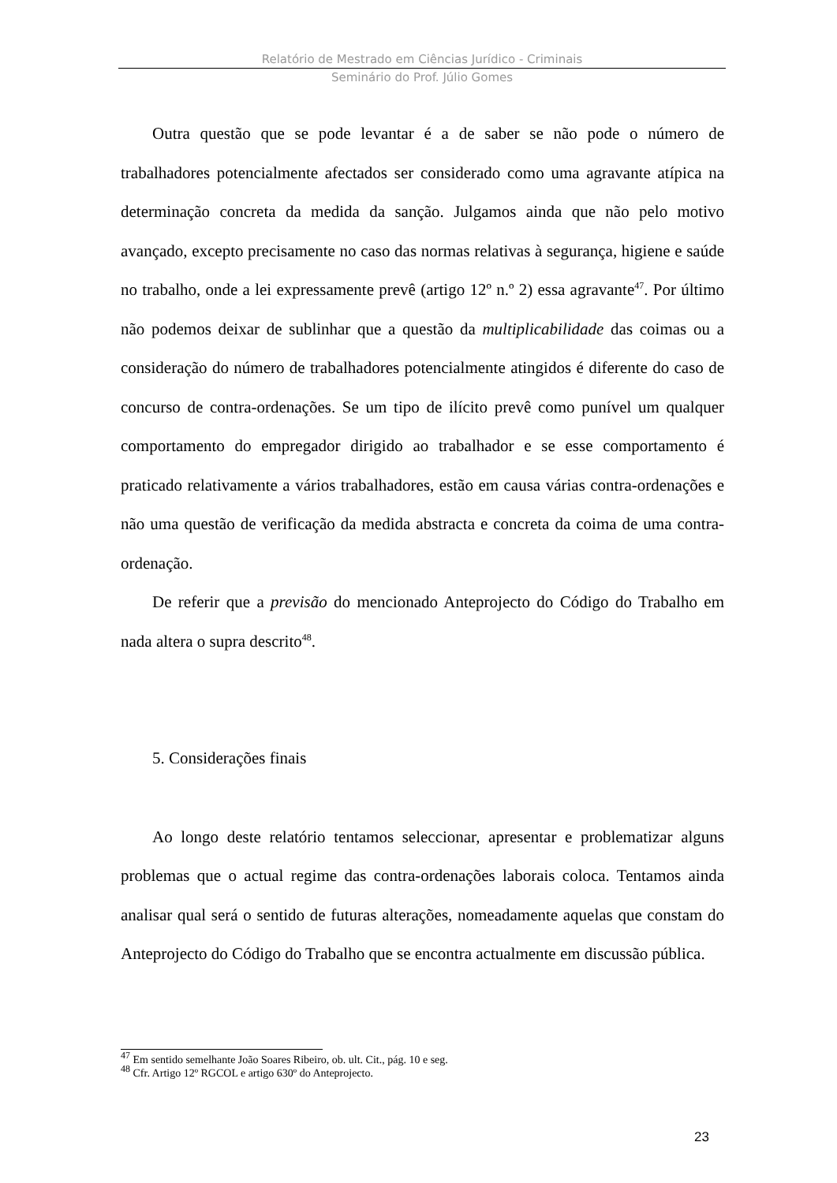Relatório de Mestrado em Ciências Jurídico - Criminais
Seminário do Prof. Júlio Gomes
Outra questão que se pode levantar é a de saber se não pode o número de trabalhadores potencialmente afectados ser considerado como uma agravante atípica na determinação concreta da medida da sanção. Julgamos ainda que não pelo motivo avançado, excepto precisamente no caso das normas relativas à segurança, higiene e saúde no trabalho, onde a lei expressamente prevê (artigo 12º n.º 2) essa agravante<sup>47</sup>. Por último não podemos deixar de sublinhar que a questão da multiplicabilidade das coimas ou a consideração do número de trabalhadores potencialmente atingidos é diferente do caso de concurso de contra-ordenações. Se um tipo de ilícito prevê como punível um qualquer comportamento do empregador dirigido ao trabalhador e se esse comportamento é praticado relativamente a vários trabalhadores, estão em causa várias contra-ordenações e não uma questão de verificação da medida abstracta e concreta da coima de uma contra-ordenação.
De referir que a previsão do mencionado Anteprojecto do Código do Trabalho em nada altera o supra descrito<sup>48</sup>.
5. Considerações finais
Ao longo deste relatório tentamos seleccionar, apresentar e problematizar alguns problemas que o actual regime das contra-ordenações laborais coloca. Tentamos ainda analisar qual será o sentido de futuras alterações, nomeadamente aquelas que constam do Anteprojecto do Código do Trabalho que se encontra actualmente em discussão pública.
<sup>47</sup> Em sentido semelhante João Soares Ribeiro, ob. ult. Cit., pág. 10 e seg.
<sup>48</sup> Cfr. Artigo 12º RGCOL e artigo 630º do Anteprojecto.
23